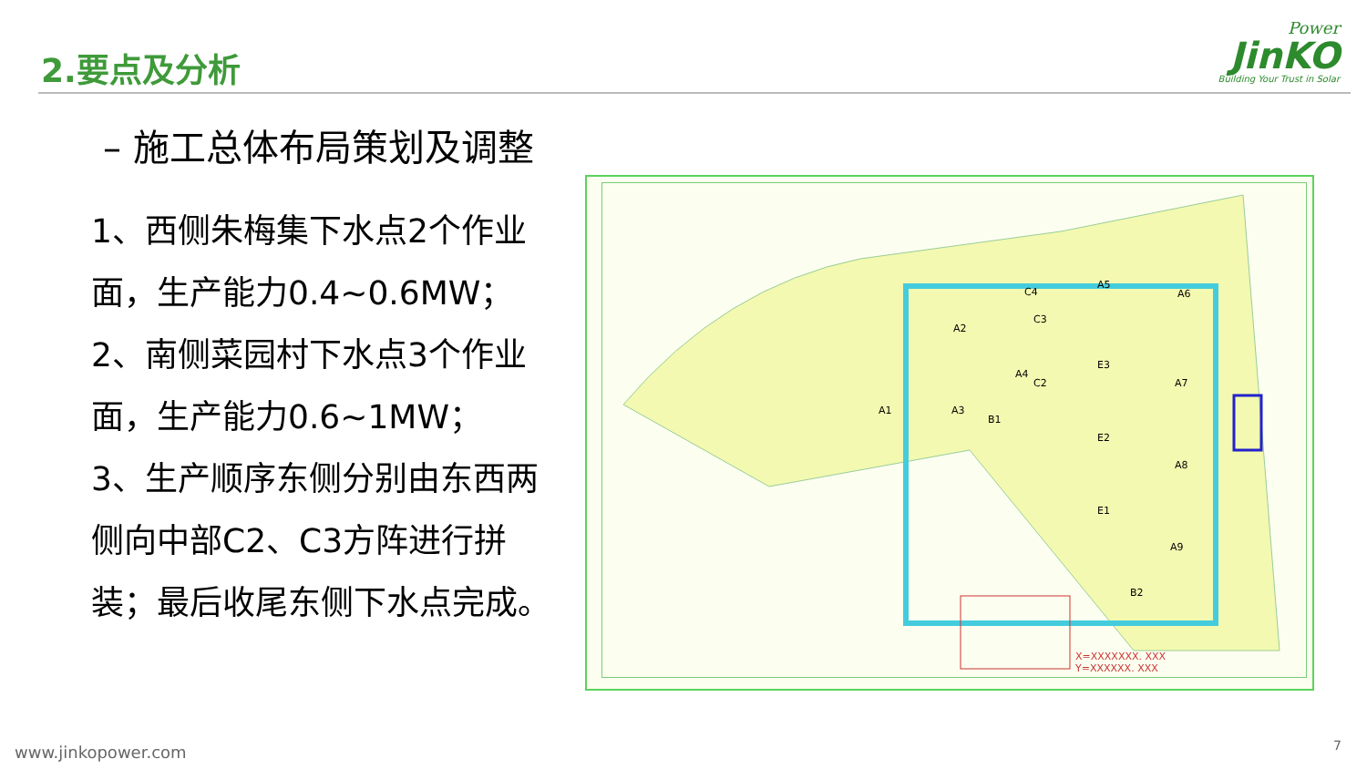2.要点及分析
Power
JinKO
Building Your Trust in Solar
– 施工总体布局策划及调整
1、西侧朱梅集下水点2个作业面，生产能力0.4~0.6MW；
2、南侧菜园村下水点3个作业面，生产能力0.6~1MW；
3、生产顺序东侧分别由东西两侧向中部C2、C3方阵进行拼装；最后收尾东侧下水点完成。
A2
A6
A5
C4
E3
A4
A1 A3
A9
B2
E1
E2
A7
A8
B1
C3
C2
X=XXXXXXX. XXX
Y=XXXXXX. XXX
www.jinkopower.com 7